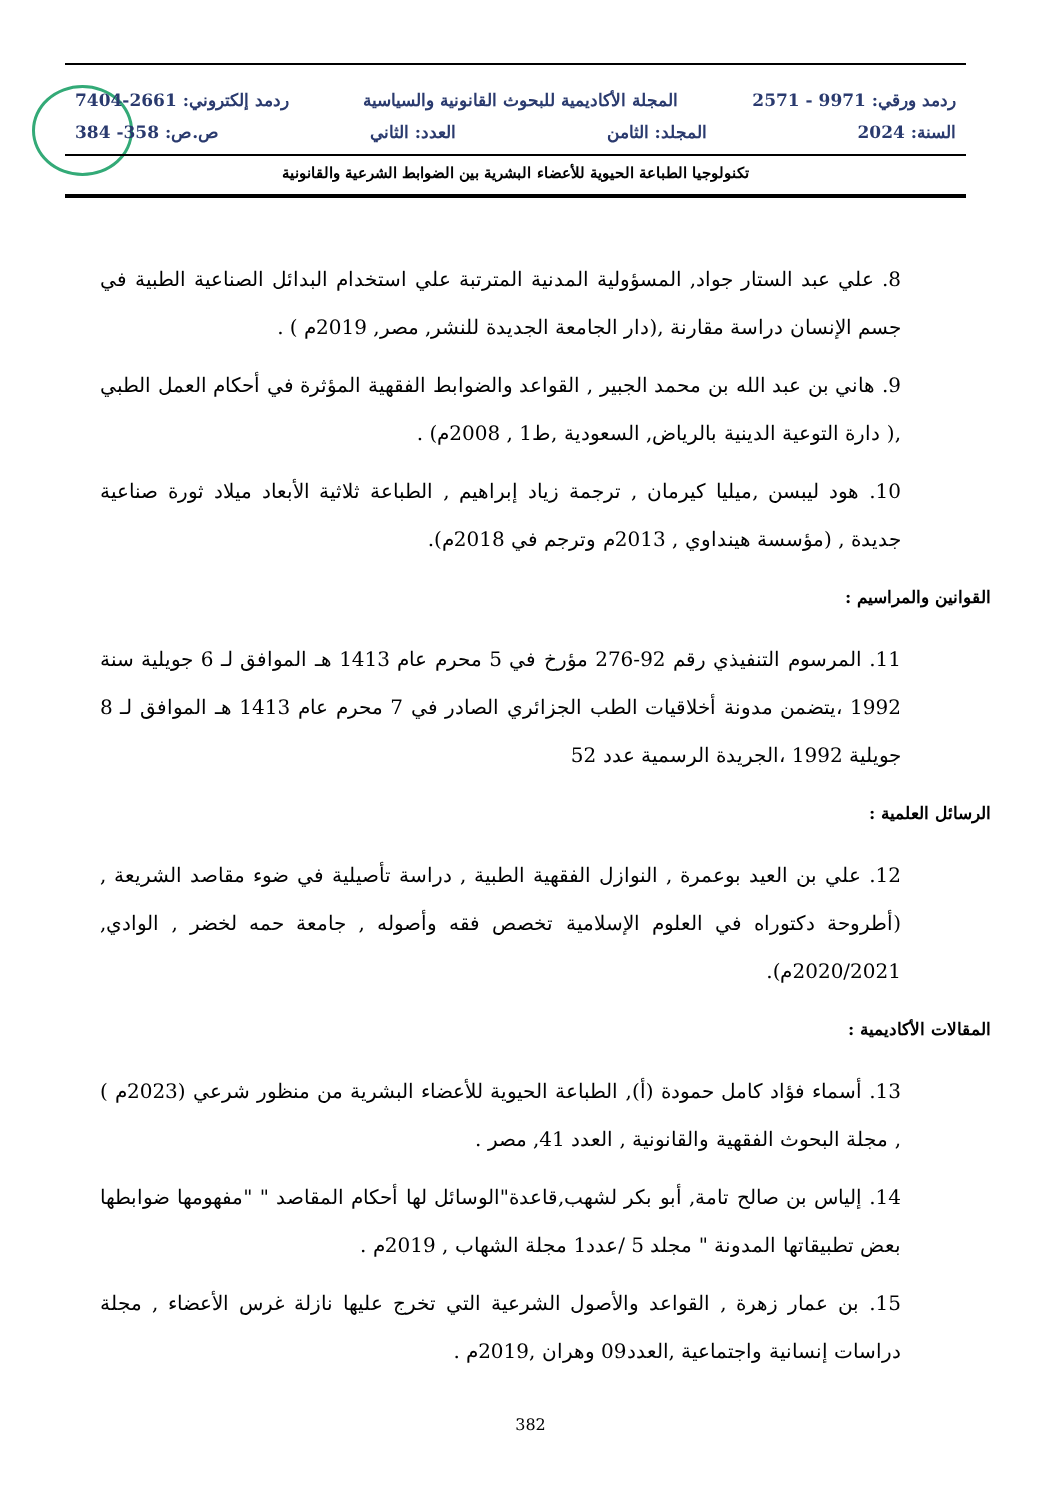ردمد ورقي: 9971 - 2571 المجلة الأكاديمية للبحوث القانونية والسياسية ردمد إلكتروني: 2661-7404
السنة: 2024 المجلد: الثامن العدد: الثاني ص.ص: 358- 384
تكنولوجيا الطباعة الحيوية للأعضاء البشرية بين الضوابط الشرعية والقانونية
8. علي عبد الستار جواد, المسؤولية المدنية المترتبة علي استخدام البدائل الصناعية الطبية في جسم الإنسان دراسة مقارنة ,(دار الجامعة الجديدة للنشر, مصر, 2019م ) .
9. هاني بن عبد الله بن محمد الجبير , القواعد والضوابط الفقهية المؤثرة في أحكام العمل الطبي ,( دارة التوعية الدينية بالرياض, السعودية ,ط1 , 2008م) .
10. هود ليبسن ,ميليا كيرمان , ترجمة زياد إبراهيم , الطباعة ثلاثية الأبعاد ميلاد ثورة صناعية جديدة , (مؤسسة هينداوي , 2013م وترجم في 2018م).
القوانين والمراسيم :
11. المرسوم التنفيذي رقم 92-276 مؤرخ في 5 محرم عام 1413 هـ الموافق لـ 6 جويلية سنة 1992 ،يتضمن مدونة أخلاقيات الطب الجزائري الصادر في 7 محرم عام 1413 هـ الموافق لـ 8 جويلية 1992 ،الجريدة الرسمية عدد 52
الرسائل العلمية :
12. علي بن العيد بوعمرة , النوازل الفقهية الطبية , دراسة تأصيلية في ضوء مقاصد الشريعة ,(أطروحة دكتوراه في العلوم الإسلامية تخصص فقه وأصوله , جامعة حمه لخضر , الوادي, 2020/2021م).
المقالات الأكاديمية :
13. أسماء فؤاد كامل حمودة (أ), الطباعة الحيوية للأعضاء البشرية من منظور شرعي (2023م ) , مجلة البحوث الفقهية والقانونية , العدد 41, مصر .
14. إلياس بن صالح تامة, أبو بكر لشهب,قاعدة"الوسائل لها أحكام المقاصد " "مفهومها ضوابطها بعض تطبيقاتها المدونة " مجلد 5 /عدد1 مجلة الشهاب , 2019م .
15. بن عمار زهرة , القواعد والأصول الشرعية التي تخرج عليها نازلة غرس الأعضاء , مجلة دراسات إنسانية واجتماعية ,العدد09 وهران ,2019م .
382